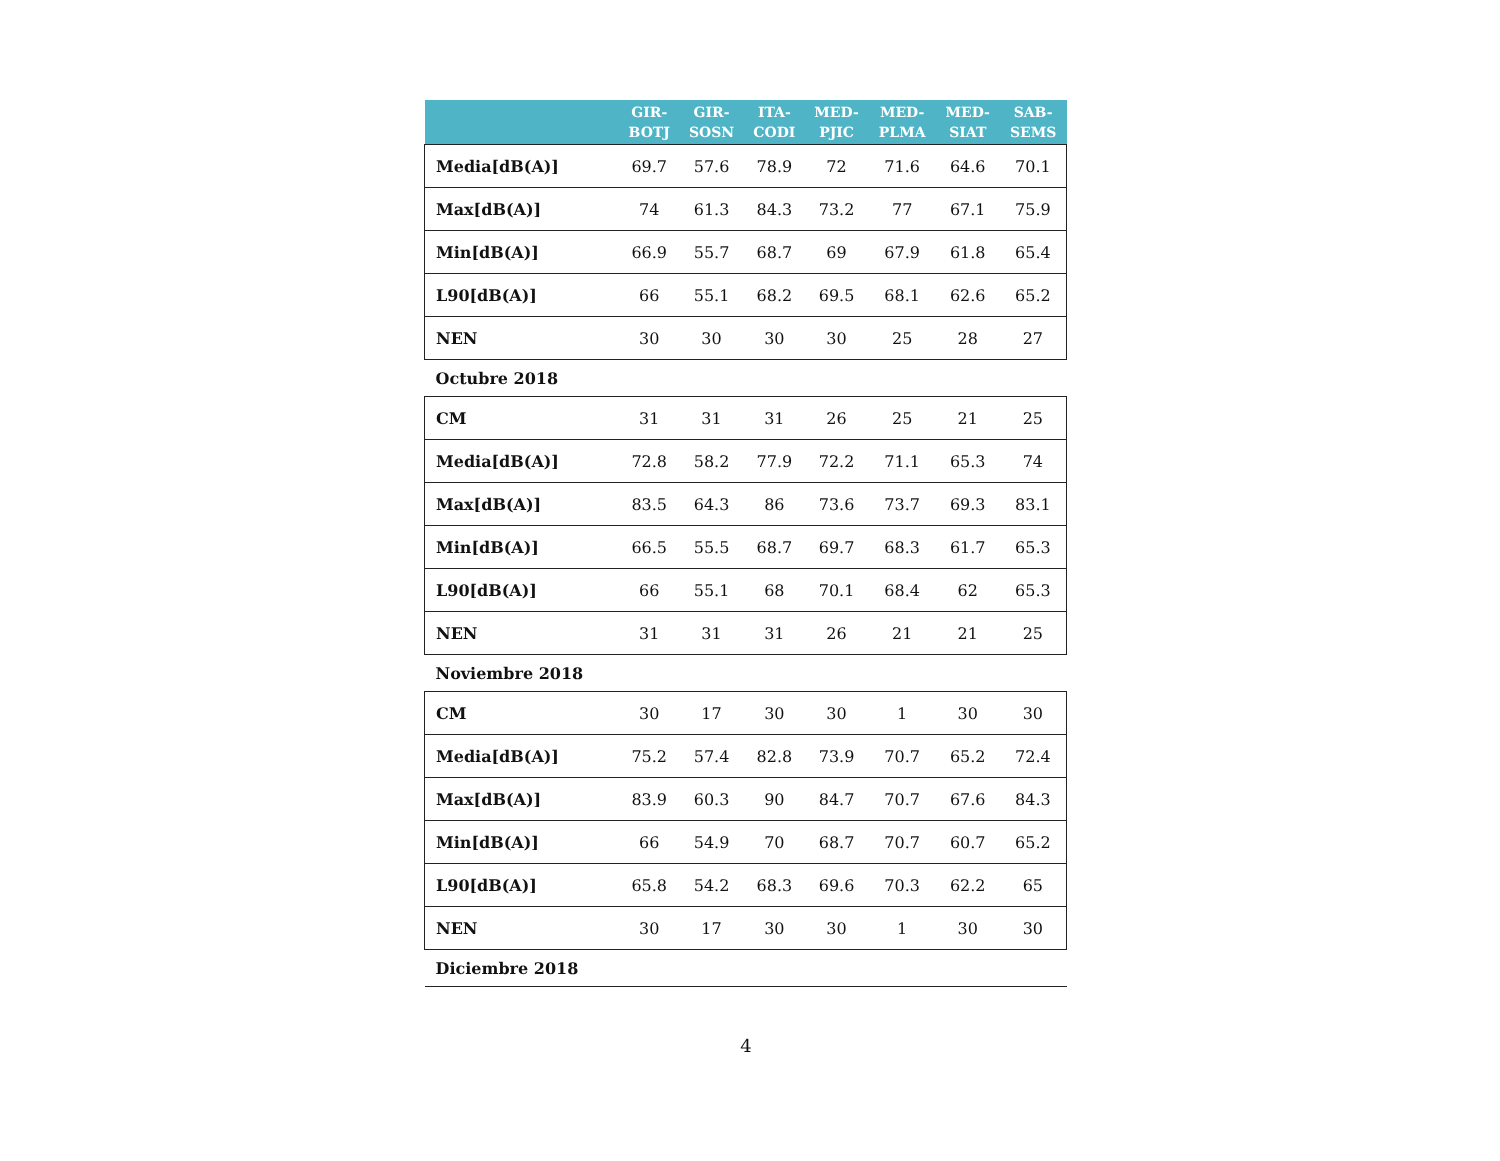| | GIR- BOTJ | GIR- SOSN | ITA- CODI | MED- PJIC | MED- PLMA | MED- SIAT | SAB- SEMS |
| --- | --- | --- | --- | --- | --- | --- | --- |
| Media[dB(A)] | 69.7 | 57.6 | 78.9 | 72 | 71.6 | 64.6 | 70.1 |
| Max[dB(A)] | 74 | 61.3 | 84.3 | 73.2 | 77 | 67.1 | 75.9 |
| Min[dB(A)] | 66.9 | 55.7 | 68.7 | 69 | 67.9 | 61.8 | 65.4 |
| L90[dB(A)] | 66 | 55.1 | 68.2 | 69.5 | 68.1 | 62.6 | 65.2 |
| NEN | 30 | 30 | 30 | 30 | 25 | 28 | 27 |
| Octubre 2018 | | | | | | | |
| CM | 31 | 31 | 31 | 26 | 25 | 21 | 25 |
| Media[dB(A)] | 72.8 | 58.2 | 77.9 | 72.2 | 71.1 | 65.3 | 74 |
| Max[dB(A)] | 83.5 | 64.3 | 86 | 73.6 | 73.7 | 69.3 | 83.1 |
| Min[dB(A)] | 66.5 | 55.5 | 68.7 | 69.7 | 68.3 | 61.7 | 65.3 |
| L90[dB(A)] | 66 | 55.1 | 68 | 70.1 | 68.4 | 62 | 65.3 |
| NEN | 31 | 31 | 31 | 26 | 21 | 21 | 25 |
| Noviembre 2018 | | | | | | | |
| CM | 30 | 17 | 30 | 30 | 1 | 30 | 30 |
| Media[dB(A)] | 75.2 | 57.4 | 82.8 | 73.9 | 70.7 | 65.2 | 72.4 |
| Max[dB(A)] | 83.9 | 60.3 | 90 | 84.7 | 70.7 | 67.6 | 84.3 |
| Min[dB(A)] | 66 | 54.9 | 70 | 68.7 | 70.7 | 60.7 | 65.2 |
| L90[dB(A)] | 65.8 | 54.2 | 68.3 | 69.6 | 70.3 | 62.2 | 65 |
| NEN | 30 | 17 | 30 | 30 | 1 | 30 | 30 |
| Diciembre 2018 | | | | | | | |
4